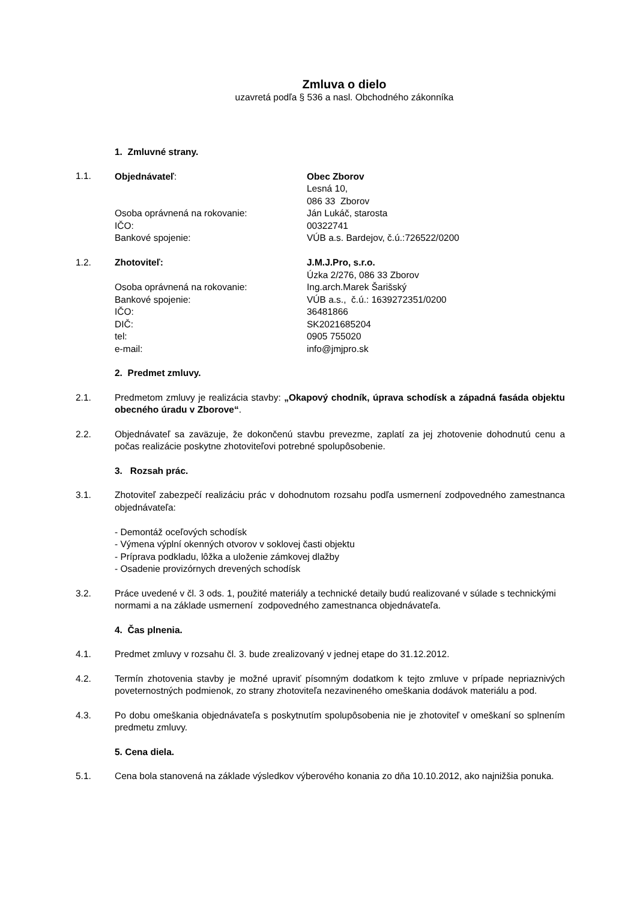Zmluva o dielo
uzavretá podľa § 536 a nasl. Obchodného zákonníka
1. Zmluvné strany.
1.1.
Objednávateľ:
Obec Zborov
Lesná 10,
086 33 Zborov
Osoba oprávnená na rokovanie:
Ján Lukáč, starosta
IČO:
00322741
Bankové spojenie:
VÚB a.s. Bardejov, č.ú.:726522/0200
1.2.
Zhotoviteľ:
J.M.J.Pro, s.r.o.
Úzka 2/276, 086 33 Zborov
Osoba oprávnená na rokovanie:
Ing.arch.Marek Šarišský
Bankové spojenie:
VÚB a.s., č.ú.: 1639272351/0200
IČO:
36481866
DIČ:
SK2021685204
tel:
0905 755020
e-mail:
info@jmjpro.sk
2. Predmet zmluvy.
2.1. Predmetom zmluvy je realizácia stavby: „Okapový chodník, úprava schodísk a západná fasáda objektu obecného úradu v Zborove“.
2.2. Objednávateľ sa zaväzuje, že dokončenú stavbu prevezme, zaplatí za jej zhotovenie dohodnutú cenu a počas realizácie poskytne zhotoviteľovi potrebné spolupôsobenie.
3. Rozsah prác.
3.1. Zhotoviteľ zabezpečí realizáciu prác v dohodnutom rozsahu podľa usmernení zodpovedného zamestnanca objednávateľa:
- Demontáž oceľových schodísk
- Výmena výplní okenných otvorov v soklovej časti objektu
- Príprava podkladu, lôžka a uloženie zámkovej dlažby
- Osadenie provizórnych drevených schodísk
3.2. Práce uvedené v čl. 3 ods. 1, použité materiály a technické detaily budú realizované v súlade s technickými normami a na základe usmernení zodpovedného zamestnanca objednávateľa.
4. Čas plnenia.
4.1. Predmet zmluvy v rozsahu čl. 3. bude zrealizovaný v jednej etape do 31.12.2012.
4.2. Termín zhotovenia stavby je možné upraviť písomným dodatkom k tejto zmluve v prípade nepriaznivých poveternostných podmienok, zo strany zhotoviteľa nezavineného omeškania dodávok materiálu a pod.
4.3. Po dobu omeškania objednávateľa s poskytnutím spolupôsobenia nie je zhotoviteľ v omeškaní so splnením predmetu zmluvy.
5. Cena diela.
5.1. Cena bola stanovená na základe výsledkov výberového konania zo dňa 10.10.2012, ako najnižšia ponuka.